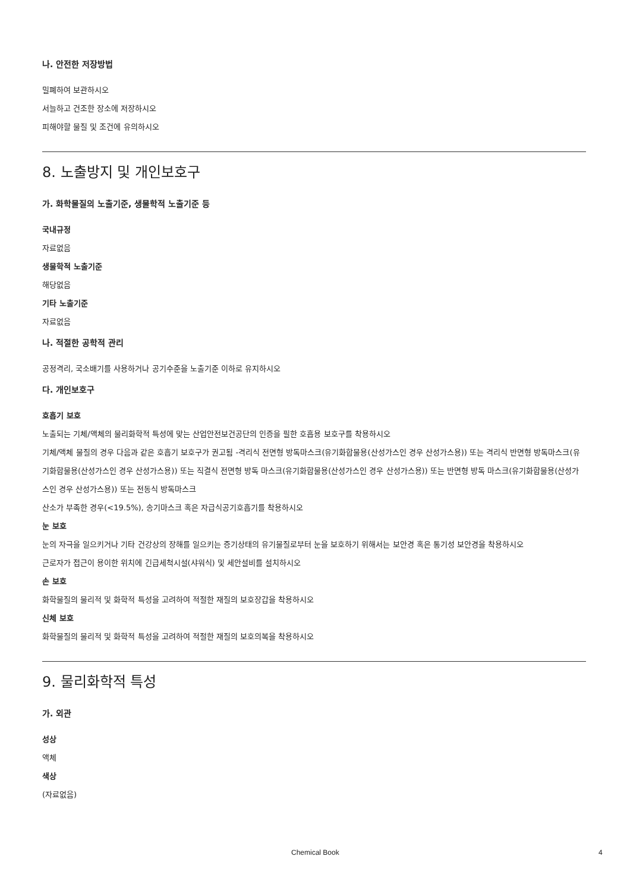나. 안전한 저장방법
밀폐하여 보관하시오
서늘하고 건조한 장소에 저장하시오
피해야할 물질 및 조건에 유의하시오
8. 노출방지 및 개인보호구
가. 화학물질의 노출기준, 생물학적 노출기준 등
국내규정
자료없음
생물학적 노출기준
해당없음
기타 노출기준
자료없음
나. 적절한 공학적 관리
공정격리, 국소배기를 사용하거나 공기수준을 노출기준 이하로 유지하시오
다. 개인보호구
호흡기 보호
노출되는 기체/액체의 물리화학적 특성에 맞는 산업안전보건공단의 인증을 필한 호흡용 보호구를 착용하시오
기체/액체 물질의 경우 다음과 같은 호흡기 보호구가 권고됨 -격리식 전면형 방독마스크(유기화합물용(산성가스인 경우 산성가스용)) 또는 격리식 반면형 방독마스크(유기화합물용(산성가스인 경우 산성가스용)) 또는 직결식 전면형 방독 마스크(유기화합물용(산성가스인 경우 산성가스용)) 또는 반면형 방독 마스크(유기화합물용(산성가스인 경우 산성가스용)) 또는 전동식 방독마스크
산소가 부족한 경우(<19.5%), 송기마스크 혹은 자급식공기호흡기를 착용하시오
눈 보호
눈의 자극을 일으키거나 기타 건강상의 장해를 일으키는 증기상태의 유기물질로부터 눈을 보호하기 위해서는 보안경 혹은 통기성 보안경을 착용하시오
근로자가 접근이 용이한 위치에 긴급세척시설(샤워식) 및 세안설비를 설치하시오
손 보호
화학물질의 물리적 및 화학적 특성을 고려하여 적절한 재질의 보호장갑을 착용하시오
신체 보호
화학물질의 물리적 및 화학적 특성을 고려하여 적절한 재질의 보호의복을 착용하시오
9. 물리화학적 특성
가. 외관
성상
액체
색상
(자료없음)
Chemical Book 4